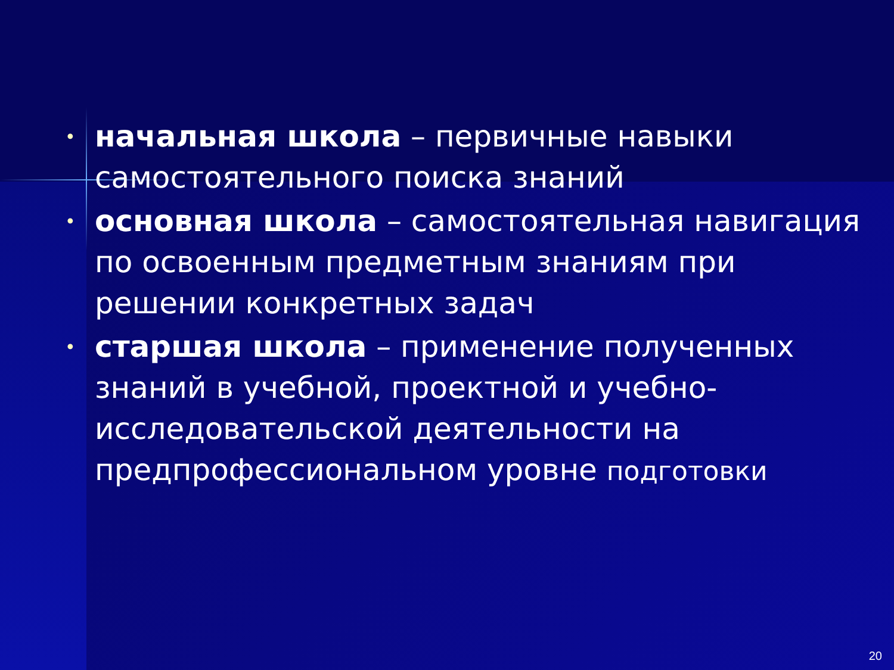• начальная школа – первичные навыки самостоятельного поиска знаний
• основная школа – самостоятельная навигация по освоенным предметным знаниям при решении конкретных задач
• старшая школа – применение полученных знаний в учебной, проектной и учебно-исследовательской деятельности на предпрофессиональном уровне подготовки
20